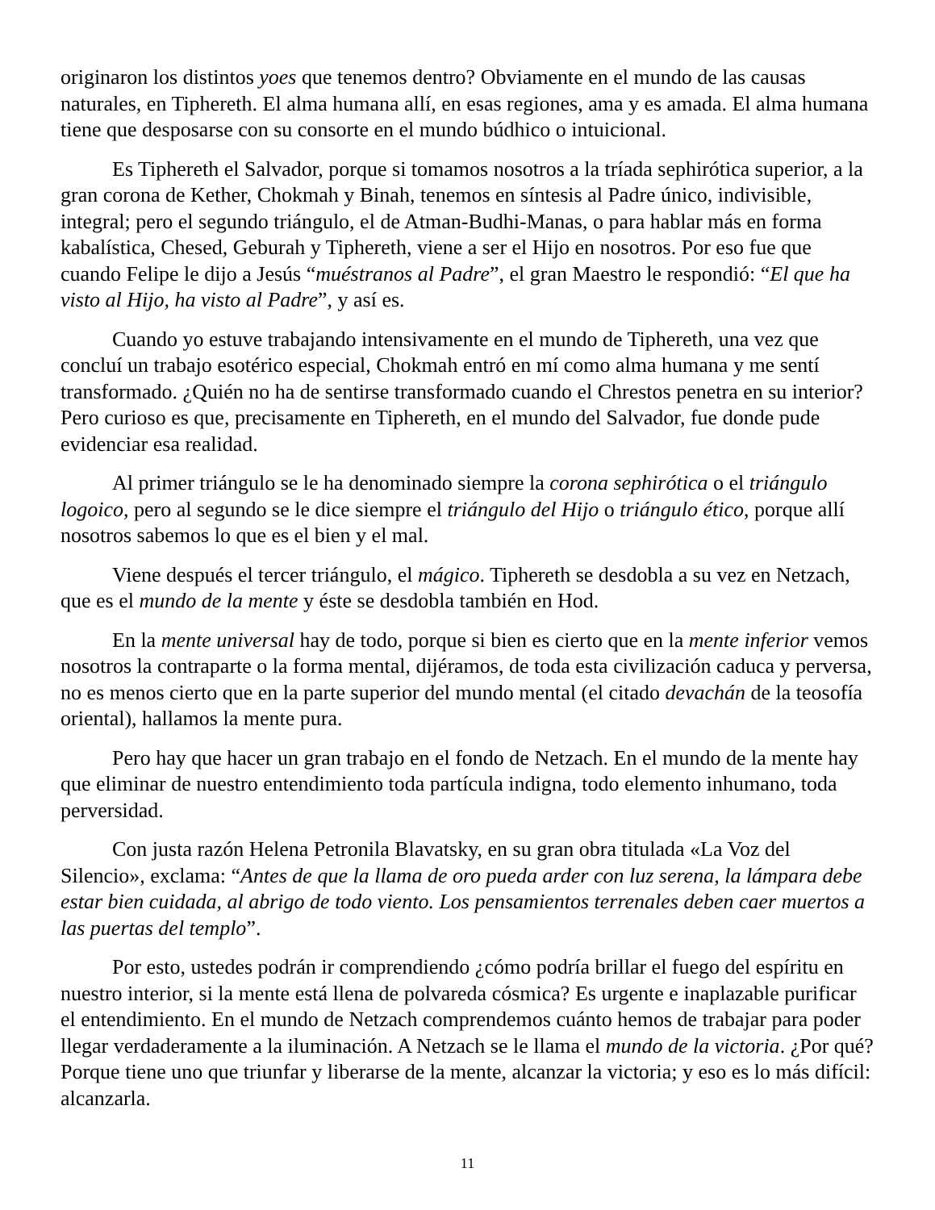originaron los distintos yoes que tenemos dentro? Obviamente en el mundo de las causas naturales, en Tiphereth. El alma humana allí, en esas regiones, ama y es amada. El alma humana tiene que desposarse con su consorte en el mundo búdhico o intuicional.
Es Tiphereth el Salvador, porque si tomamos nosotros a la tríada sephirótica superior, a la gran corona de Kether, Chokmah y Binah, tenemos en síntesis al Padre único, indivisible, integral; pero el segundo triángulo, el de Atman-Budhi-Manas, o para hablar más en forma kabalística, Chesed, Geburah y Tiphereth, viene a ser el Hijo en nosotros. Por eso fue que cuando Felipe le dijo a Jesús “muéstranos al Padre”, el gran Maestro le respondió: “El que ha visto al Hijo, ha visto al Padre”, y así es.
Cuando yo estuve trabajando intensivamente en el mundo de Tiphereth, una vez que concluí un trabajo esotérico especial, Chokmah entró en mí como alma humana y me sentí transformado. ¿Quién no ha de sentirse transformado cuando el Chrestos penetra en su interior? Pero curioso es que, precisamente en Tiphereth, en el mundo del Salvador, fue donde pude evidenciar esa realidad.
Al primer triángulo se le ha denominado siempre la corona sephirótica o el triángulo logoico, pero al segundo se le dice siempre el triángulo del Hijo o triángulo ético, porque allí nosotros sabemos lo que es el bien y el mal.
Viene después el tercer triángulo, el mágico. Tiphereth se desdobla a su vez en Netzach, que es el mundo de la mente y éste se desdobla también en Hod.
En la mente universal hay de todo, porque si bien es cierto que en la mente inferior vemos nosotros la contraparte o la forma mental, dijéramos, de toda esta civilización caduca y perversa, no es menos cierto que en la parte superior del mundo mental (el citado devachán de la teosofía oriental), hallamos la mente pura.
Pero hay que hacer un gran trabajo en el fondo de Netzach. En el mundo de la mente hay que eliminar de nuestro entendimiento toda partícula indigna, todo elemento inhumano, toda perversidad.
Con justa razón Helena Petronila Blavatsky, en su gran obra titulada «La Voz del Silencio», exclama: “Antes de que la llama de oro pueda arder con luz serena, la lámpara debe estar bien cuidada, al abrigo de todo viento. Los pensamientos terrenales deben caer muertos a las puertas del templo”.
Por esto, ustedes podrán ir comprendiendo ¿cómo podría brillar el fuego del espíritu en nuestro interior, si la mente está llena de polvareda cósmica? Es urgente e inaplazable purificar el entendimiento. En el mundo de Netzach comprendemos cuánto hemos de trabajar para poder llegar verdaderamente a la iluminación. A Netzach se le llama el mundo de la victoria. ¿Por qué? Porque tiene uno que triunfar y liberarse de la mente, alcanzar la victoria; y eso es lo más difícil: alcanzarla.
11